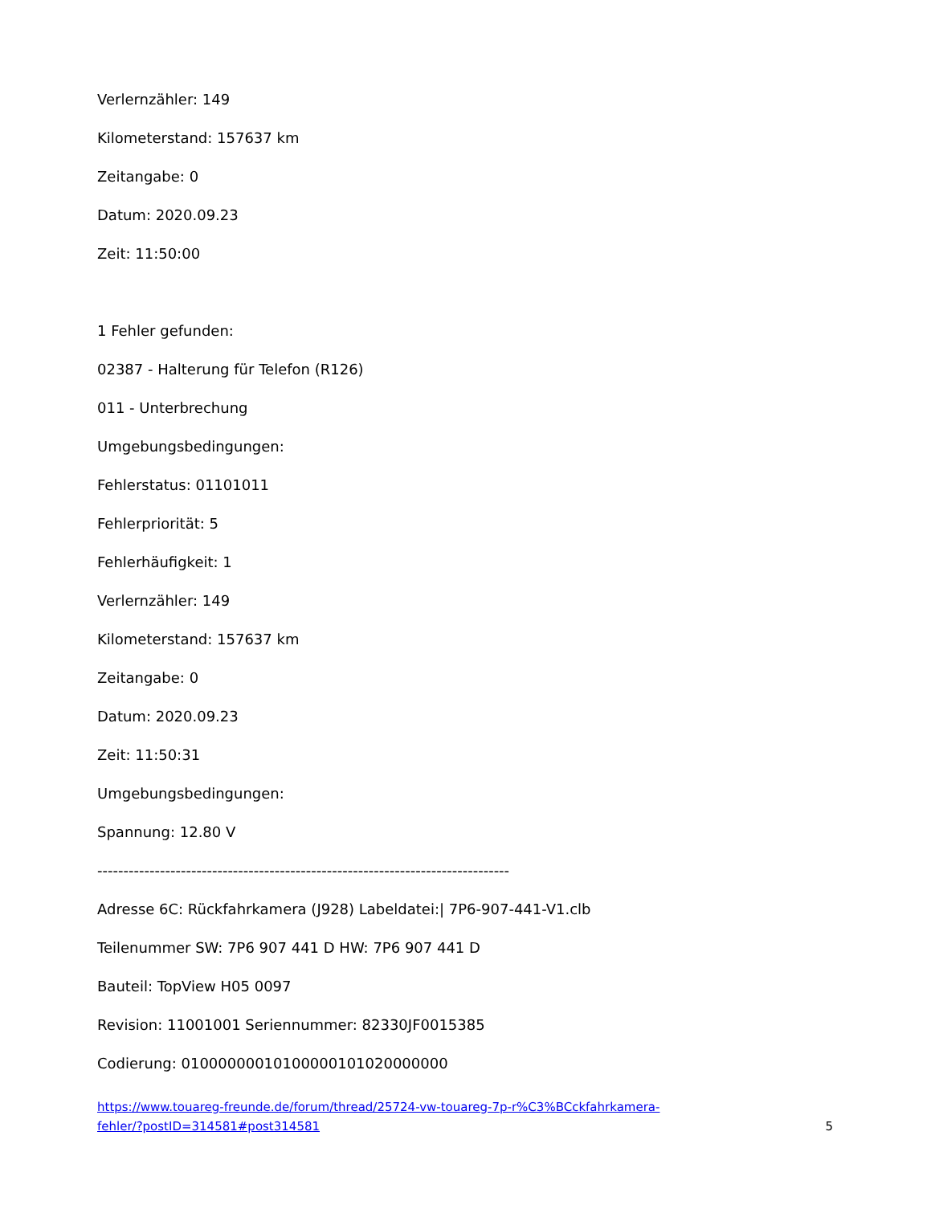Verlernzähler: 149
Kilometerstand: 157637 km
Zeitangabe: 0
Datum: 2020.09.23
Zeit: 11:50:00
1 Fehler gefunden:
02387 - Halterung für Telefon (R126)
011 - Unterbrechung
Umgebungsbedingungen:
Fehlerstatus: 01101011
Fehlerpriorität: 5
Fehlerhäufigkeit: 1
Verlernzähler: 149
Kilometerstand: 157637 km
Zeitangabe: 0
Datum: 2020.09.23
Zeit: 11:50:31
Umgebungsbedingungen:
Spannung: 12.80 V
-------------------------------------------------------------------------------
Adresse 6C: Rückfahrkamera (J928) Labeldatei:| 7P6-907-441-V1.clb
Teilenummer SW: 7P6 907 441 D HW: 7P6 907 441 D
Bauteil: TopView H05 0097
Revision: 11001001 Seriennummer: 82330JF0015385
Codierung: 01000000010100000101020000000
https://www.touareg-freunde.de/forum/thread/25724-vw-touareg-7p-r%C3%BCckfahrkamera-
fehler/?postID=314581#post314581
5